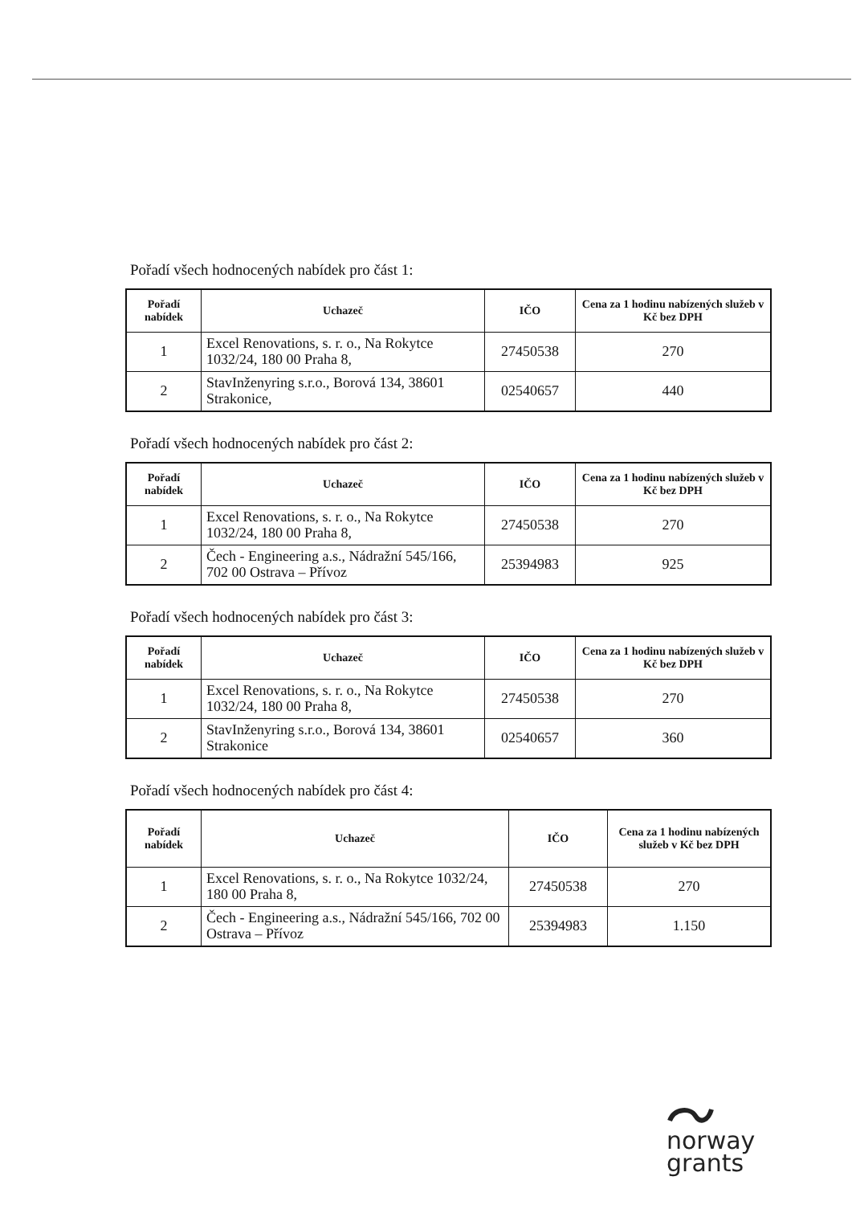Pořadí všech hodnocených nabídek pro část 1:
| Pořadí nabídek | Uchazeč | IČO | Cena za 1 hodinu nabízených služeb v Kč bez DPH |
| --- | --- | --- | --- |
| 1 | Excel Renovations, s. r. o., Na Rokytce 1032/24, 180 00 Praha 8, | 27450538 | 270 |
| 2 | StavInženyring s.r.o., Borová 134, 38601 Strakonice, | 02540657 | 440 |
Pořadí všech hodnocených nabídek pro část 2:
| Pořadí nabídek | Uchazeč | IČO | Cena za 1 hodinu nabízených služeb v Kč bez DPH |
| --- | --- | --- | --- |
| 1 | Excel Renovations, s. r. o., Na Rokytce 1032/24, 180 00 Praha 8, | 27450538 | 270 |
| 2 | Čech - Engineering a.s., Nádražní 545/166, 702 00 Ostrava – Přívoz | 25394983 | 925 |
Pořadí všech hodnocených nabídek pro část 3:
| Pořadí nabídek | Uchazeč | IČO | Cena za 1 hodinu nabízených služeb v Kč bez DPH |
| --- | --- | --- | --- |
| 1 | Excel Renovations, s. r. o., Na Rokytce 1032/24, 180 00 Praha 8, | 27450538 | 270 |
| 2 | StavInženyring s.r.o., Borová 134, 38601 Strakonice | 02540657 | 360 |
Pořadí všech hodnocených nabídek pro část 4:
| Pořadí nabídek | Uchazeč | IČO | Cena za 1 hodinu nabízených služeb v Kč bez DPH |
| --- | --- | --- | --- |
| 1 | Excel Renovations, s. r. o., Na Rokytce 1032/24, 180 00 Praha 8, | 27450538 | 270 |
| 2 | Čech - Engineering a.s., Nádražní 545/166, 702 00 Ostrava – Přívoz | 25394983 | 1.150 |
norway
grants